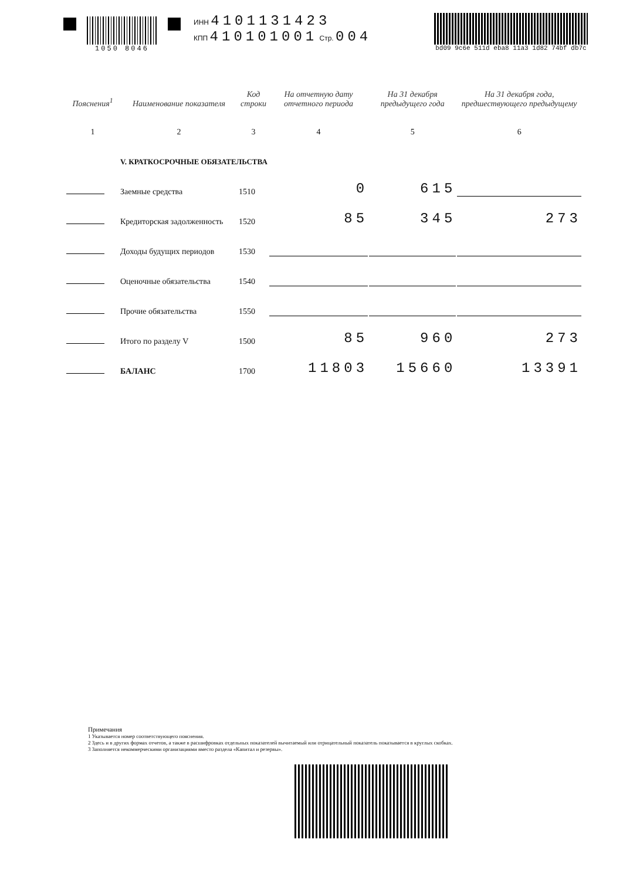1050 8046 ИНН 4101131423
КПП 410101001 Стр. 004
bd09 9c6e 511d eba8 11a3 1d82 74bf db7c
| Пояснения<sup>1</sup> | Наименование показателя | Код строки | На отчетную дату отчетного периода | На 31 декабря предыдущего года | На 31 декабря года, предшествующего предыдущему |
| --- | --- | --- | --- | --- | --- |
| 1 | 2 | 3 | 4 | 5 | 6 |
| | V. КРАТКОСРОЧНЫЕ ОБЯЗАТЕЛЬСТВА | | | | |
| | Заемные средства | 1510 | 0 | 615 | |
| | Кредиторская задолженность | 1520 | 85 | 345 | 273 |
| | Доходы будущих периодов | 1530 | | | |
| | Оценочные обязательства | 1540 | | | |
| | Прочие обязательства | 1550 | | | |
| | Итого по разделу V | 1500 | 85 | 960 | 273 |
| | БАЛАНС | 1700 | 11803 | 15660 | 13391 |
Примечания
1 Указывается номер соответствующего пояснения.
2 Здесь и в других формах отчетов, а также в расшифровках отдельных показателей вычитаемый или отрицательный показатель показывается в круглых скобках.
3 Заполняется некоммерческими организациями вместо раздела «Капитал и резервы».